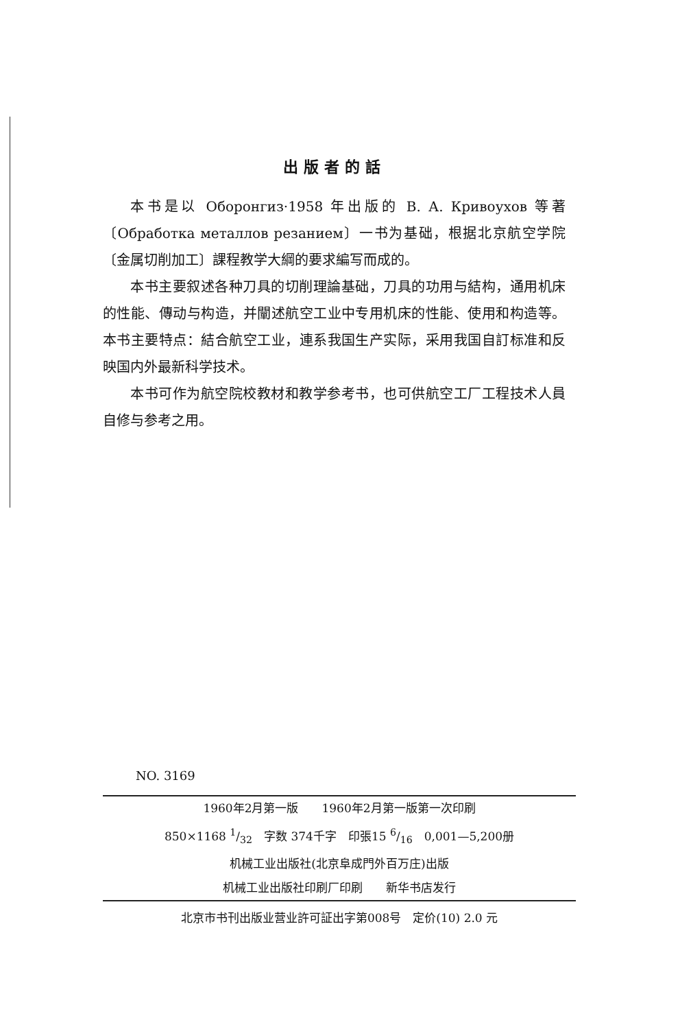出版者的話
本书是以 Оборонгиз·1958 年出版的 В. А. Кривоухов 等著〔Обработка металлов резанием〕一书为基础，根据北京航空学院〔金属切削加工〕課程教学大綱的要求編写而成的。
本书主要叙述各种刀具的切削理論基础，刀具的功用与結构，通用机床的性能、傳动与构造，并闡述航空工业中专用机床的性能、使用和构造等。本书主要特点：結合航空工业，連系我国生产实际，采用我国自訂标准和反映国内外最新科学技术。
本书可作为航空院校教材和教学参考书，也可供航空工厂工程技术人員自修与参考之用。
NO. 3169
1960年2月第一版　　1960年2月第一版第一次印刷
850×1168 1/32　字数 374千字　印張15 6/16　0,001—5,200册
机械工业出版社(北京阜成門外百万庄)出版
机械工业出版社印刷厂印刷　　新华书店发行
北京市书刊出版业营业許可証出字第008号　定价(10) 2.0 元